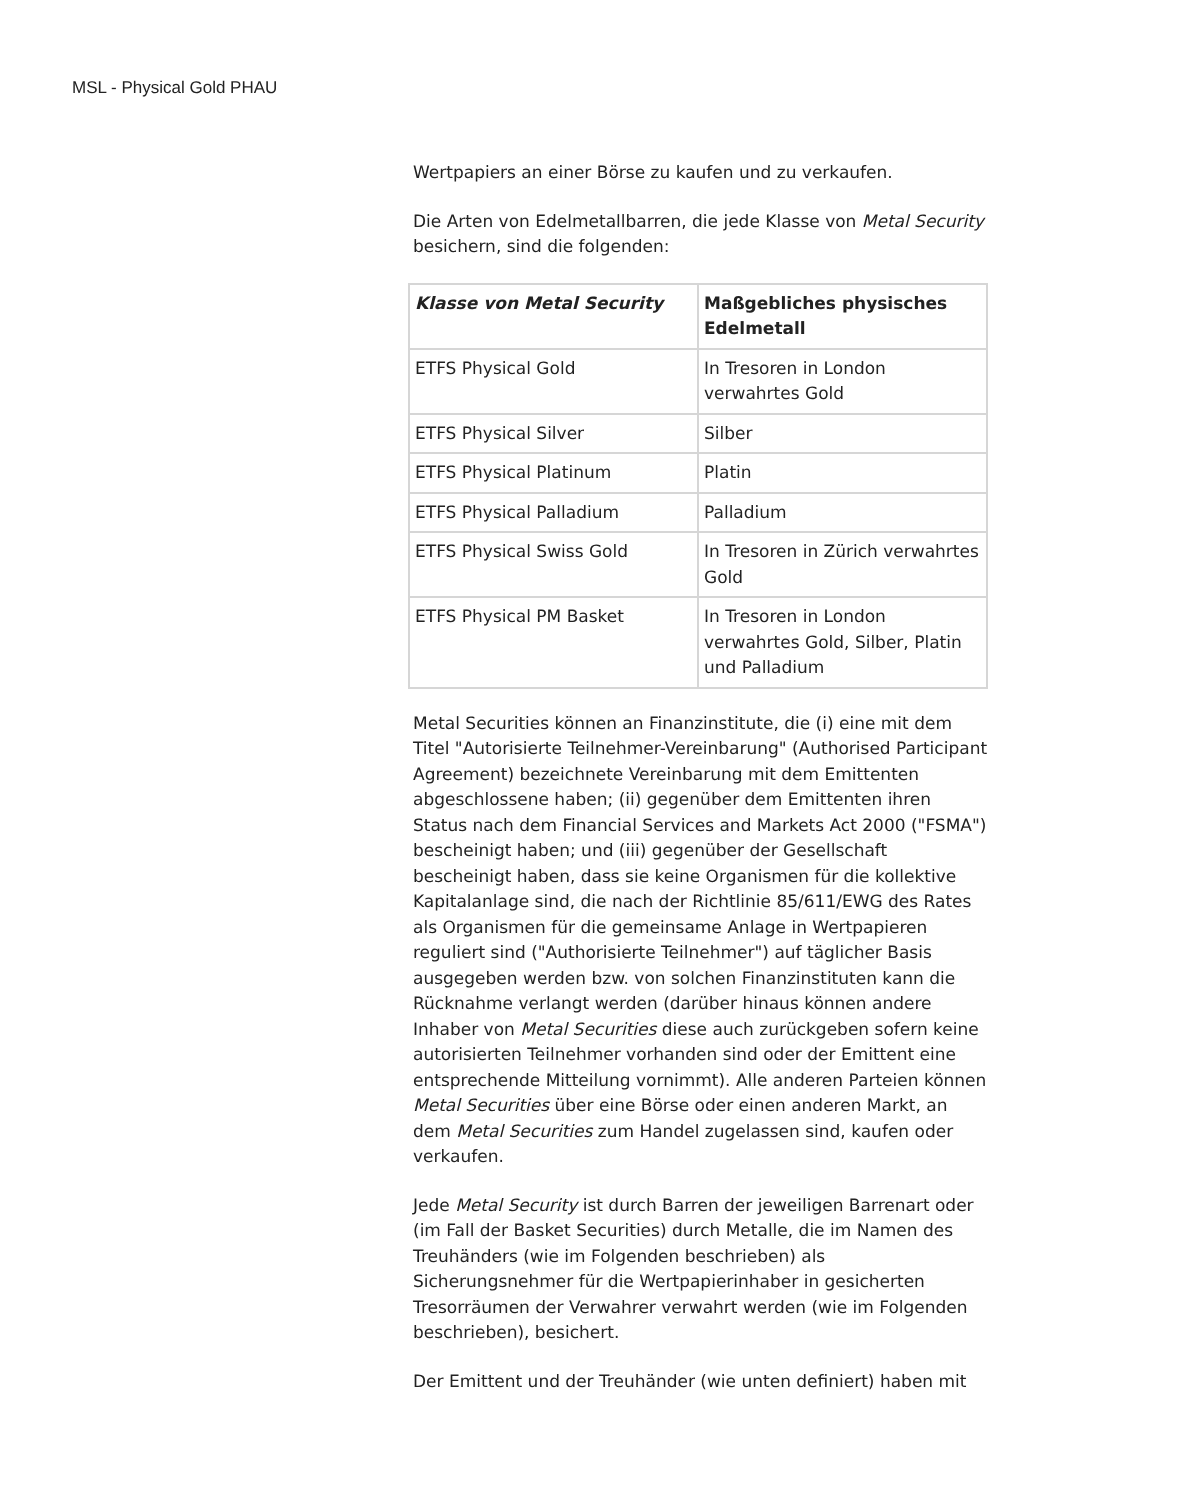MSL - Physical Gold PHAU
Wertpapiers an einer Börse zu kaufen und zu verkaufen.
Die Arten von Edelmetallbarren, die jede Klasse von Metal Security besichern, sind die folgenden:
| Klasse von Metal Security | Maßgebliches physisches Edelmetall |
| ETFS Physical Gold | In Tresoren in London verwahrtes Gold |
| ETFS Physical Silver | Silber |
| ETFS Physical Platinum | Platin |
| ETFS Physical Palladium | Palladium |
| ETFS Physical Swiss Gold | In Tresoren in Zürich verwahrtes Gold |
| ETFS Physical PM Basket | In Tresoren in London verwahrtes Gold, Silber, Platin und Palladium |
Metal Securities können an Finanzinstitute, die (i) eine mit dem Titel "Autorisierte Teilnehmer-Vereinbarung" (Authorised Participant Agreement) bezeichnete Vereinbarung mit dem Emittenten abgeschlossene haben; (ii) gegenüber dem Emittenten ihren Status nach dem Financial Services and Markets Act 2000 ("FSMA") bescheinigt haben; und (iii) gegenüber der Gesellschaft bescheinigt haben, dass sie keine Organismen für die kollektive Kapitalanlage sind, die nach der Richtlinie 85/611/EWG des Rates als Organismen für die gemeinsame Anlage in Wertpapieren reguliert sind ("Authorisierte Teilnehmer") auf täglicher Basis ausgegeben werden bzw. von solchen Finanzinstituten kann die Rücknahme verlangt werden (darüber hinaus können andere Inhaber von Metal Securities diese auch zurückgeben sofern keine autorisierten Teilnehmer vorhanden sind oder der Emittent eine entsprechende Mitteilung vornimmt). Alle anderen Parteien können Metal Securities über eine Börse oder einen anderen Markt, an dem Metal Securities zum Handel zugelassen sind, kaufen oder verkaufen.
Jede Metal Security ist durch Barren der jeweiligen Barrenart oder (im Fall der Basket Securities) durch Metalle, die im Namen des Treuhänders (wie im Folgenden beschrieben) als Sicherungsnehmer für die Wertpapierinhaber in gesicherten Tresorräumen der Verwahrer verwahrt werden (wie im Folgenden beschrieben), besichert.
Der Emittent und der Treuhänder (wie unten definiert) haben mit